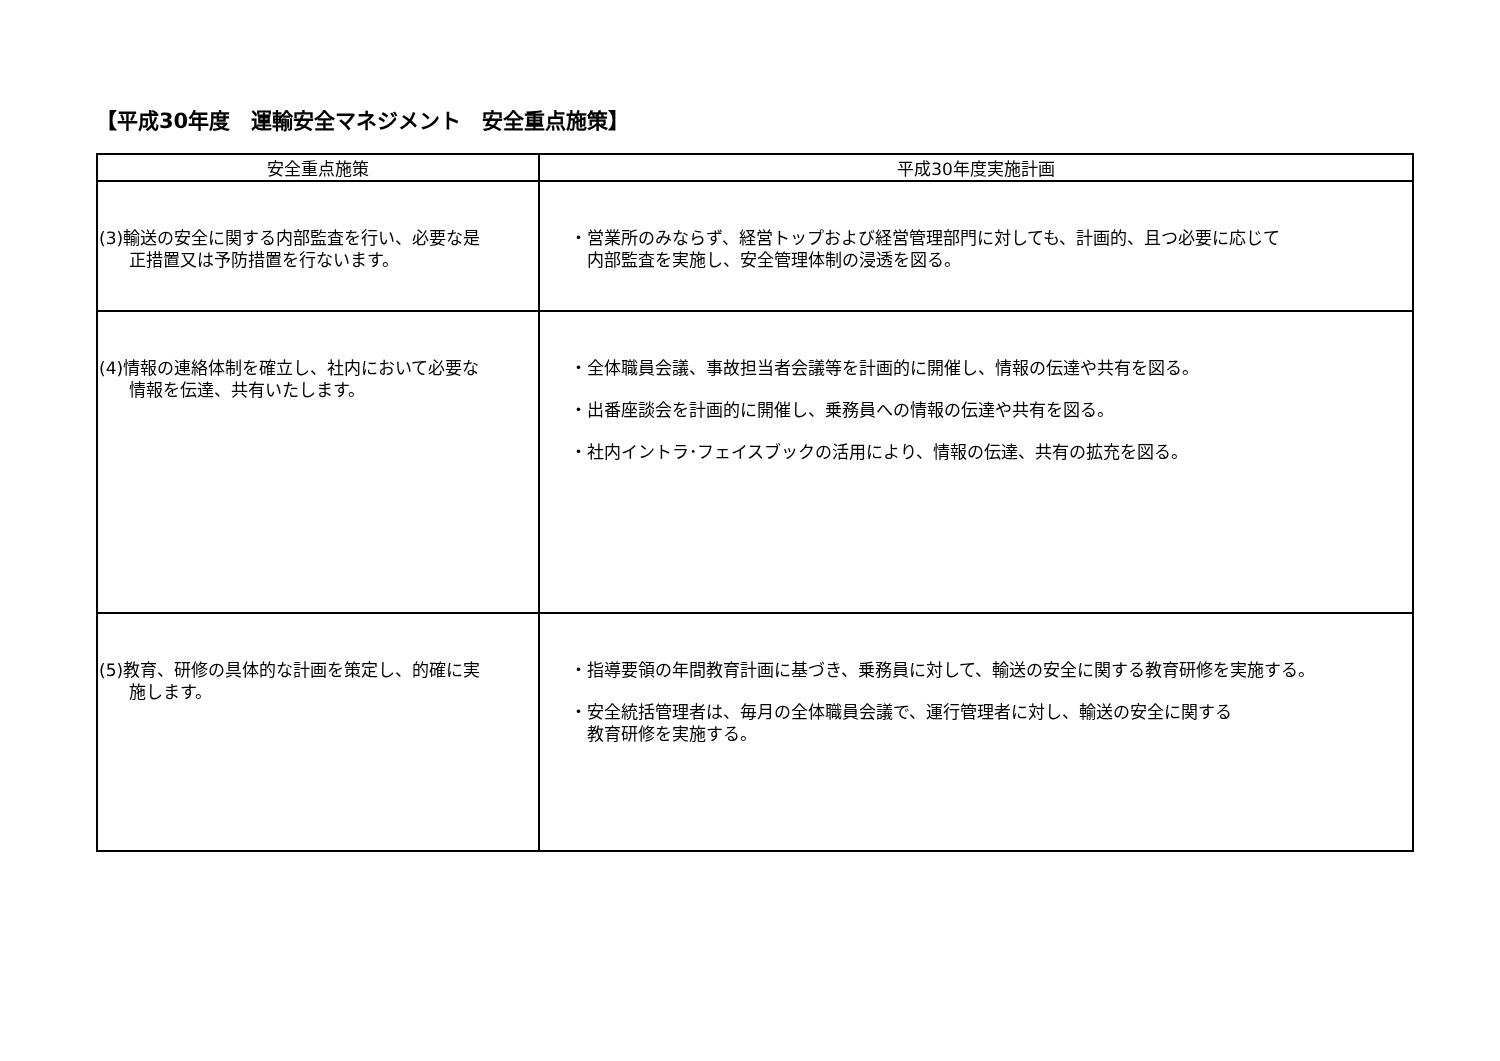【平成30年度　運輸安全マネジメント　安全重点施策】
| 安全重点施策 | 平成30年度実施計画 |
| --- | --- |
| (3)輸送の安全に関する内部監査を行い、必要な是 正措置又は予防措置を行ないます。 | ・営業所のみならず、経営トップおよび経営管理部門に対しても、計画的、且つ必要に応じて 内部監査を実施し、安全管理体制の浸透を図る。 |
| (4)情報の連絡体制を確立し、社内において必要な 情報を伝達、共有いたします。 | ・全体職員会議、事故担当者会議等を計画的に開催し、情報の伝達や共有を図る。 ・出番座談会を計画的に開催し、乗務員への情報の伝達や共有を図る。 ・社内イントラ･フェイスブックの活用により、情報の伝達、共有の拡充を図る。 |
| (5)教育、研修の具体的な計画を策定し、的確に実 施します。 | ・指導要領の年間教育計画に基づき、乗務員に対して、輸送の安全に関する教育研修を実施する。 ・安全統括管理者は、毎月の全体職員会議で、運行管理者に対し、輸送の安全に関する 教育研修を実施する。 |